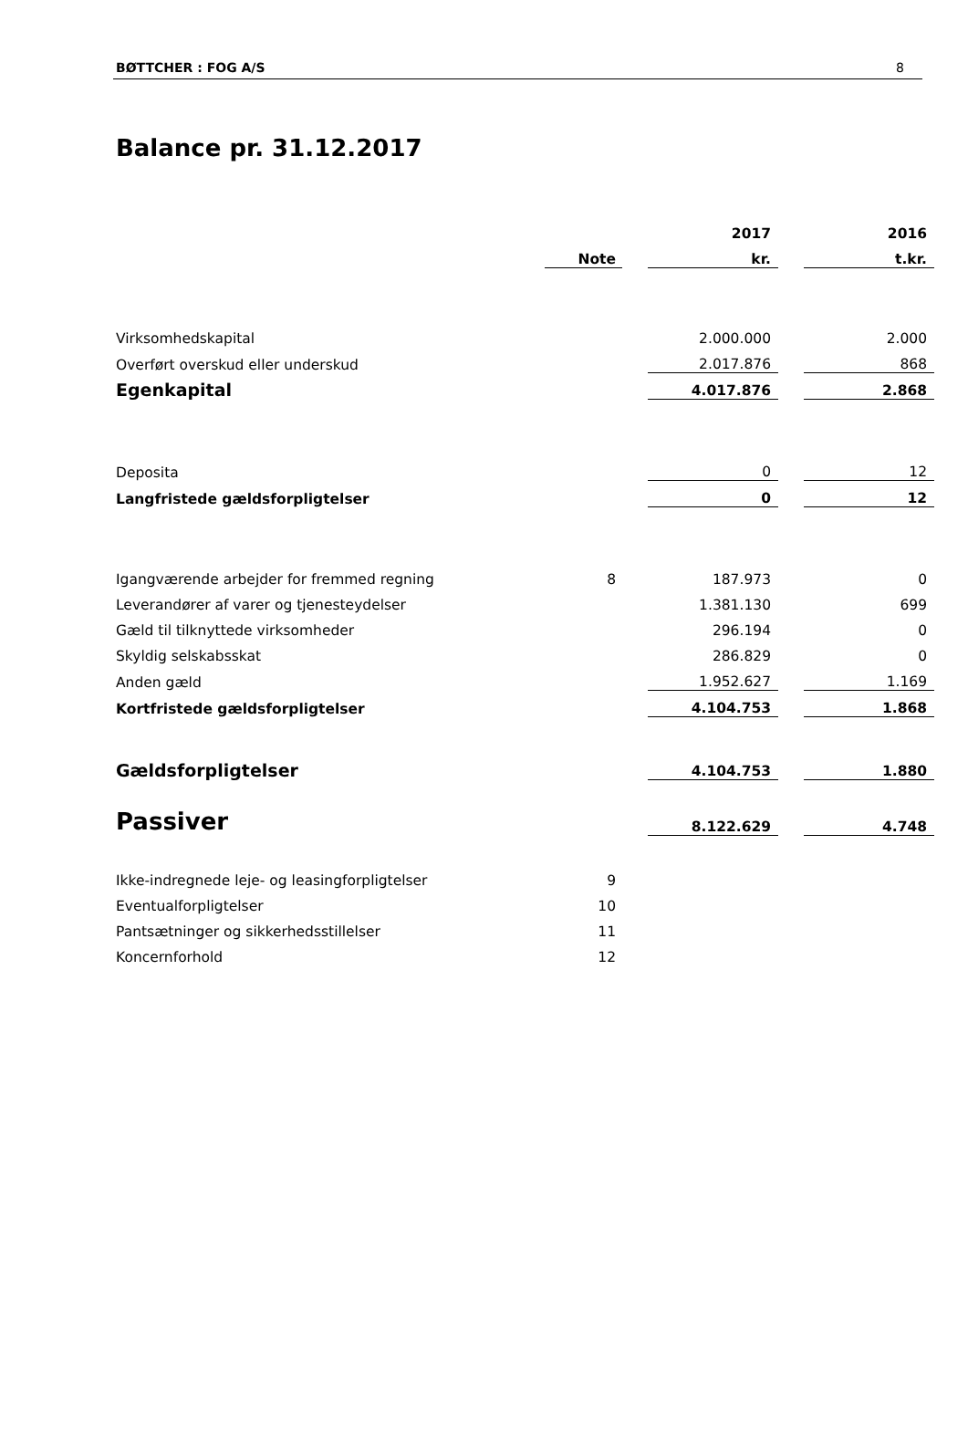BØTTCHER : FOG A/S 8
Balance pr. 31.12.2017
| | | | 2017 | | 2016 |
| --- | --- | --- | --- | --- | --- |
| | Note | | kr. | | t.kr. |
| Virksomhedskapital | | | 2.000.000 | | 2.000 |
| Overført overskud eller underskud | | | 2.017.876 | | 868 |
| Egenkapital | | | 4.017.876 | | 2.868 |
| Deposita | | | 0 | | 12 |
| Langfristede gældsforpligtelser | | | 0 | | 12 |
| Igangværende arbejder for fremmed regning | 8 | | 187.973 | | 0 |
| Leverandører af varer og tjenesteydelser | | | 1.381.130 | | 699 |
| Gæld til tilknyttede virksomheder | | | 296.194 | | 0 |
| Skyldig selskabsskat | | | 286.829 | | 0 |
| Anden gæld | | | 1.952.627 | | 1.169 |
| Kortfristede gældsforpligtelser | | | 4.104.753 | | 1.868 |
| Gældsforpligtelser | | | 4.104.753 | | 1.880 |
| Passiver | | | 8.122.629 | | 4.748 |
| Ikke-indregnede leje- og leasingforpligtelser | 9 | | | | |
| Eventualforpligtelser | 10 | | | | |
| Pantsætninger og sikkerhedsstillelser | 11 | | | | |
| Koncernforhold | 12 | | | | |